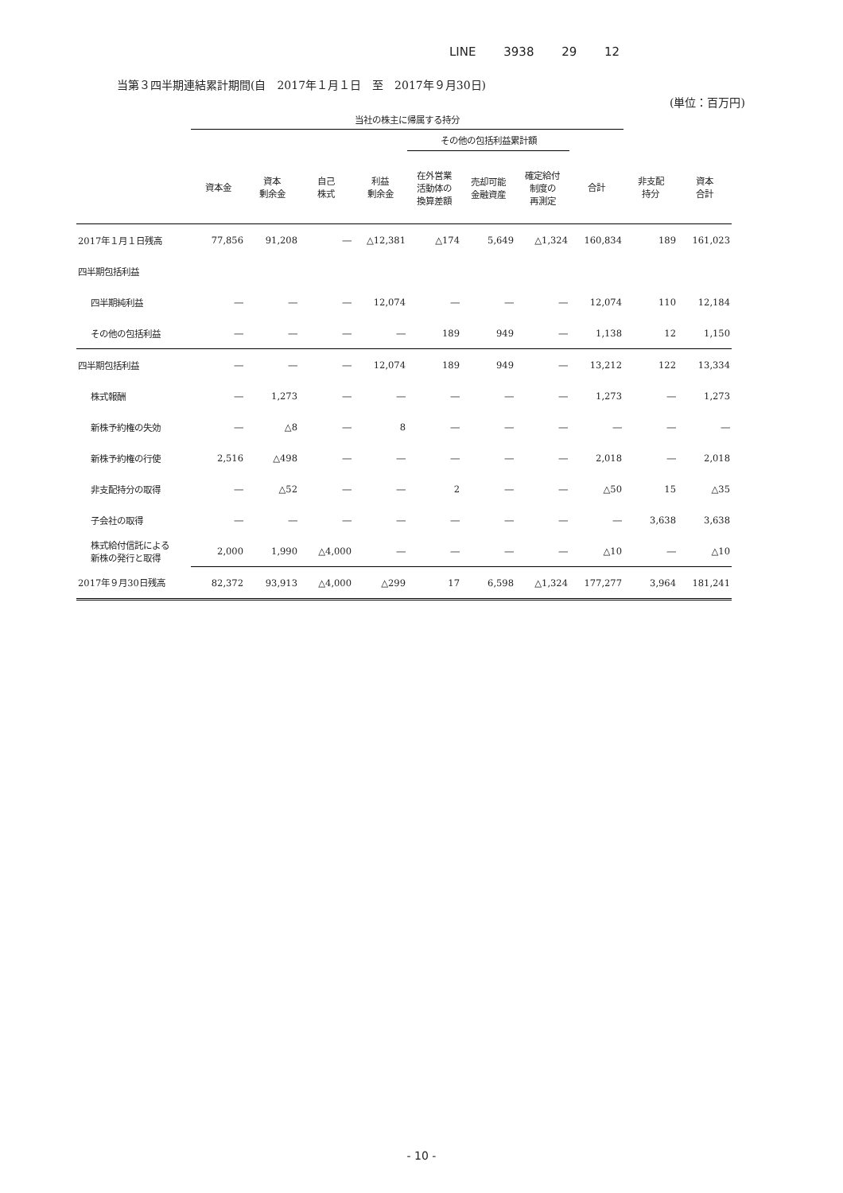LINE 3938 29 12
当第３四半期連結累計期間(自　2017年１月１日　至　2017年９月30日)
(単位：百万円)
| | 当社の株主に帰属する持分 | | | | | | | | | |
| --- | --- | --- | --- | --- | --- | --- | --- | --- | --- | --- |
| | | | | | その他の包括利益累計額 | | | | | |
| | 資本金 | 資本 剰余金 | 自己 株式 | 利益 剰余金 | 在外営業 活動体の 換算差額 | 売却可能 金融資産 | 確定給付 制度の 再測定 | 合計 | 非支配 持分 | 資本 合計 |
| 2017年１月１日残高 | 77,856 | 91,208 | ― | △12,381 | △174 | 5,649 | △1,324 | 160,834 | 189 | 161,023 |
| 四半期包括利益 | | | | | | | | | | |
| 四半期純利益 | ― | ― | ― | 12,074 | ― | ― | ― | 12,074 | 110 | 12,184 |
| その他の包括利益 | ― | ― | ― | ― | 189 | 949 | ― | 1,138 | 12 | 1,150 |
| 四半期包括利益 | ― | ― | ― | 12,074 | 189 | 949 | ― | 13,212 | 122 | 13,334 |
| 株式報酬 | ― | 1,273 | ― | ― | ― | ― | ― | 1,273 | ― | 1,273 |
| 新株予約権の失効 | ― | △8 | ― | 8 | ― | ― | ― | ― | ― | ― |
| 新株予約権の行使 | 2,516 | △498 | ― | ― | ― | ― | ― | 2,018 | ― | 2,018 |
| 非支配持分の取得 | ― | △52 | ― | ― | 2 | ― | ― | △50 | 15 | △35 |
| 子会社の取得 | ― | ― | ― | ― | ― | ― | ― | ― | 3,638 | 3,638 |
| 株式給付信託による 新株の発行と取得 | 2,000 | 1,990 | △4,000 | ― | ― | ― | ― | △10 | ― | △10 |
| 2017年９月30日残高 | 82,372 | 93,913 | △4,000 | △299 | 17 | 6,598 | △1,324 | 177,277 | 3,964 | 181,241 |
- 10 -